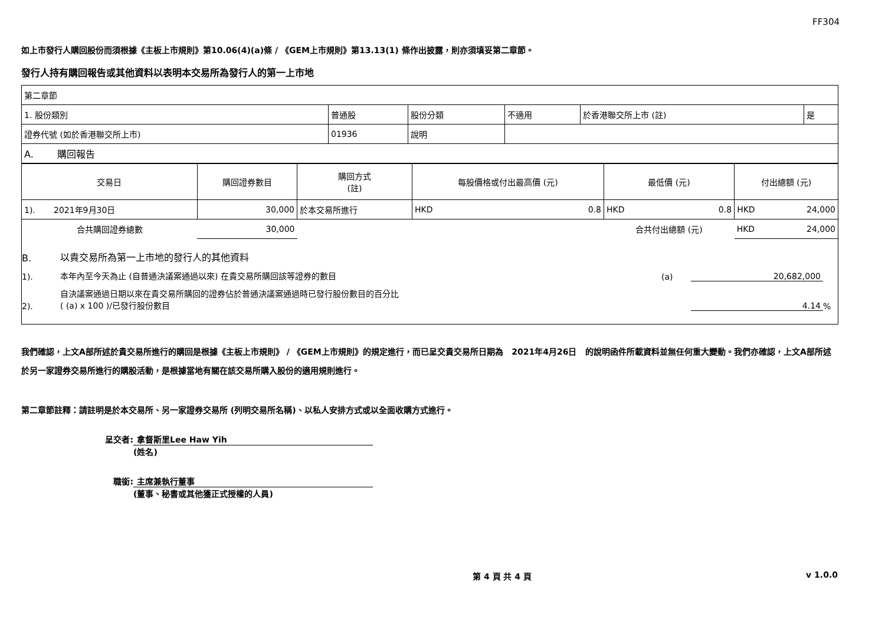FF304
如上市發行人購回股份而須根據《主板上市規則》第10.06(4)(a)條 / 《GEM上市規則》第13.13(1) 條作出披露，則亦須填妥第二章節。
發行人持有購回報告或其他資料以表明本交易所為發行人的第一上市地
| 第二章節 | | | | | |
| 1. 股份類別 | 普通股 | 股份分類 | 不適用 | 於香港聯交所上市 (註) | 是 |
| 證券代號 (如於香港聯交所上市) | 01936 | 說明 | | | |
| A. 購回報告 | | | | | |
| 交易日 | 購回證券數目 | 購回方式 (註) | 每股價格或付出最高價 (元) | | 最低價 (元) | | 付出總額 (元) | |
| --- | --- | --- | --- | --- | --- | --- | --- | --- |
| 1). 2021年9月30日 | 30,000 | 於本交易所進行 | HKD | 0.8 | HKD | 0.8 | HKD | 24,000 |
| 合共購回證券總數 | 30,000 | | | | 合共付出總額 (元) | | HKD | 24,000 |
B. 以貴交易所為第一上市地的發行人的其他資料
1). 本年內至今天為止 (自普通決議案通過以來) 在貴交易所購回該等證券的數目 (a) 20,682,000
2). 自決議案通過日期以來在貴交易所購回的證券佔於普通決議案通過時已發行股份數目的百分比
( (a) x 100 )/已發行股份數目 4.14%
我們確認，上文A部所述於貴交易所進行的購回是根據《主板上市規則》 / 《GEM上市規則》的規定進行，而已呈交貴交易所日期為 2021年4月26日 的說明函件所載資料並無任何重大變動。我們亦確認，上文A部所述於另一家證券交易所進行的購股活動，是根據當地有關在該交易所購入股份的適用規則進行。
第二章節註釋：請註明是於本交易所、另一家證券交易所 (列明交易所名稱)、以私人安排方式或以全面收購方式進行。
呈交者: 拿督斯里Lee Haw Yih
(姓名)
職銜: 主席兼執行董事
(董事、秘書或其他獲正式授權的人員)
第 4 頁 共 4 頁 v 1.0.0